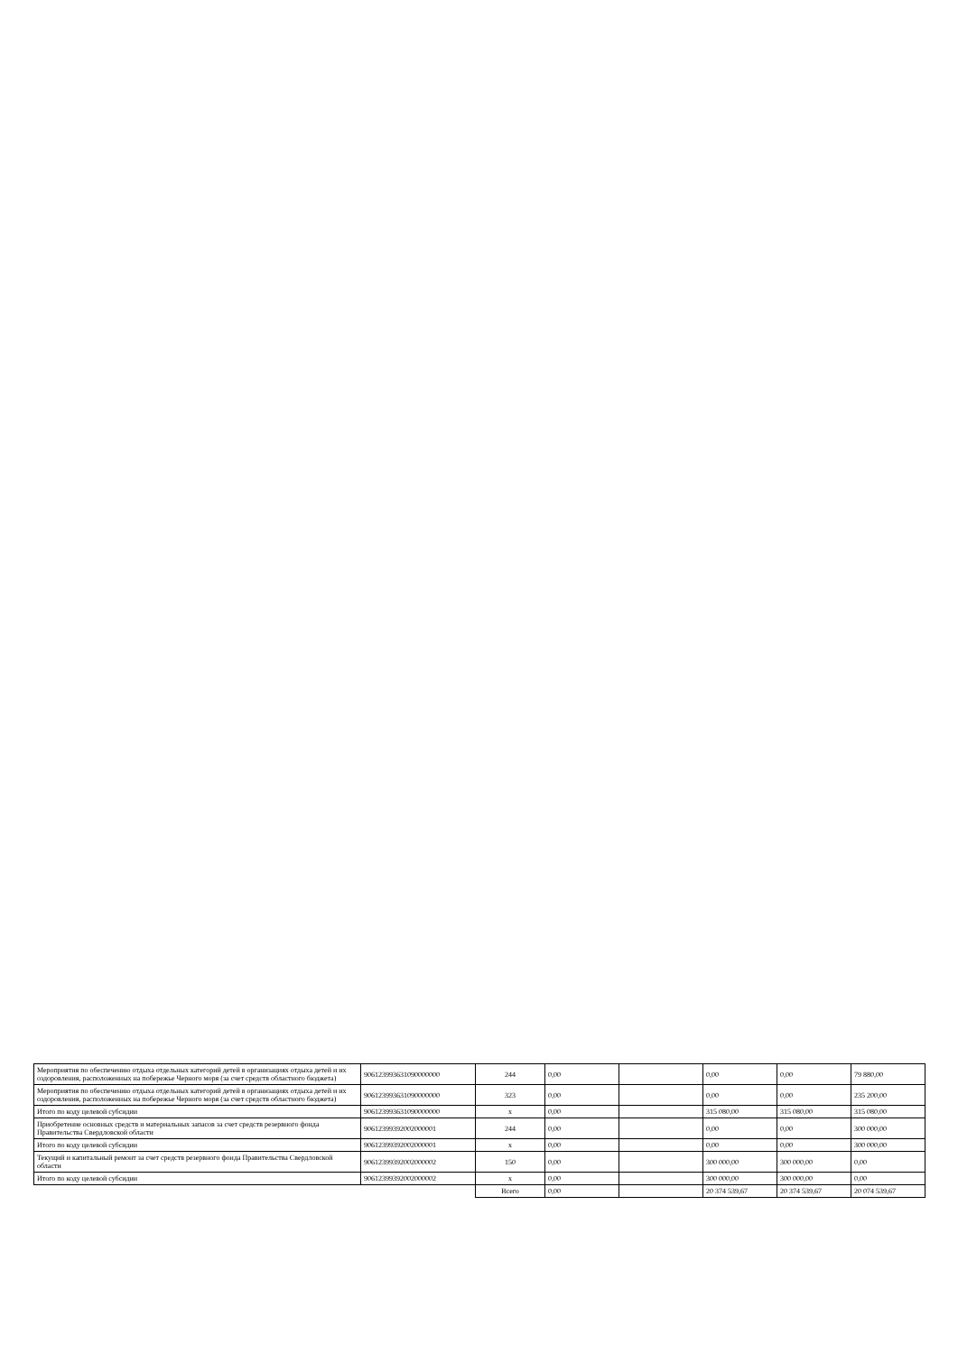| Мероприятия по обеспечению отдыха отдельных категорий детей в организациях отдыха детей и их оздоровления, расположенных на побережье Черного моря (за счет средств областного бюджета) | 906123993631090000000 | 244 | 0,00 | | 0,00 | 0,00 | 79 880,00 |
| Мероприятия по обеспечению отдыха отдельных категорий детей в организациях отдыха детей и их оздоровления, расположенных на побережье Черного моря (за счет средств областного бюджета) | 906123993631090000000 | 323 | 0,00 | | 0,00 | 0,00 | 235 200,00 |
| Итого по коду целевой субсидии | 906123993631090000000 | x | 0,00 | | 315 080,00 | 315 080,00 | 315 080,00 |
| Приобретение основных средств и материальных запасов за счет средств резервного фонда Правительства Свердловской области | 90612399392002000001 | 244 | 0,00 | | 0,00 | 0,00 | 300 000,00 |
| Итого по коду целевой субсидии | 90612399392002000001 | x | 0,00 | | 0,00 | 0,00 | 300 000,00 |
| Текущий и капитальный ремонт за счет средств резервного фонда Правительства Свердловской области | 90612399392002000002 | 150 | 0,00 | | 300 000,00 | 300 000,00 | 0,00 |
| Итого по коду целевой субсидии | 90612399392002000002 | x | 0,00 | | 300 000,00 | 300 000,00 | 0,00 |
| | | Всего | 0,00 | | 20 374 539,67 | 20 374 539,67 | 20 074 539,67 |